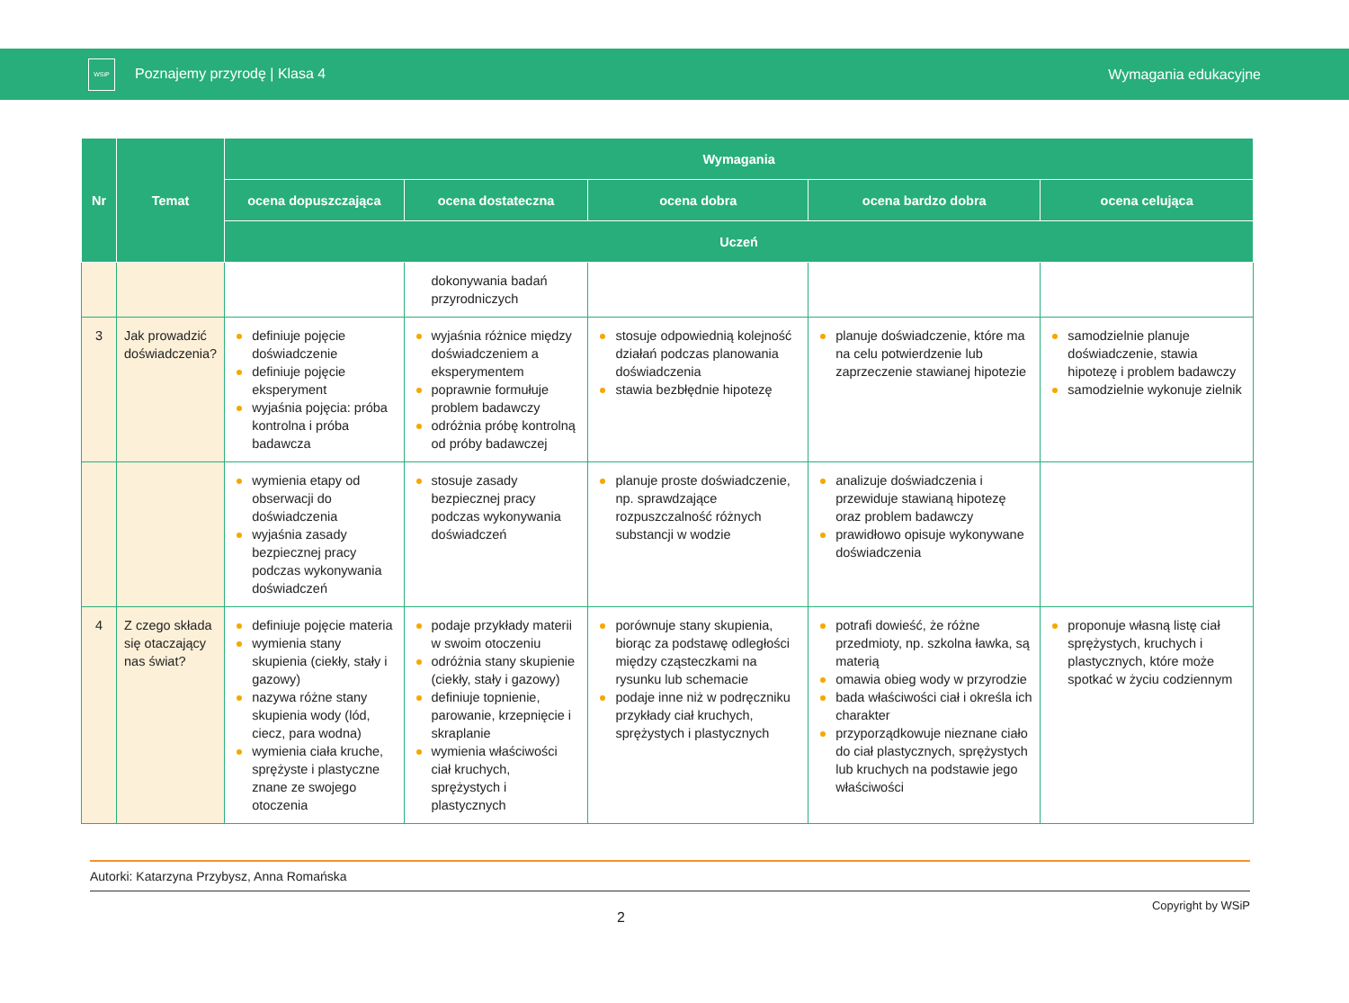WSiP Poznajemy przyrodę | Klasa 4
Wymagania edukacyjne
| Nr | Temat | Wymagania | | | | |
| --- | --- | --- | --- | --- | --- | --- |
| | | ocena dopuszczająca | ocena dostateczna | ocena dobra | ocena bardzo dobra | ocena celująca |
| | | Uczeń | | | | |
| | | | dokonywania badań przyrodniczych | | | |
| 3 | Jak prowadzić doświadczenia? | definiuje pojęcie doświadczenie definiuje pojęcie eksperyment wyjaśnia pojęcia: próba kontrolna i próba badawcza | wyjaśnia różnice między doświadczeniem a eksperymentem poprawnie formułuje problem badawczy odróżnia próbę kontrolną od próby badawczej | stosuje odpowiednią kolejność działań podczas planowania doświadczenia stawia bezbłędnie hipotezę | planuje doświadczenie, które ma na celu potwierdzenie lub zaprzeczenie stawianej hipotezie | samodzielnie planuje doświadczenie, stawia hipotezę i problem badawczy samodzielnie wykonuje zielnik |
| | | wymienia etapy od obserwacji do doświadczenia wyjaśnia zasady bezpiecznej pracy podczas wykonywania doświadczeń | stosuje zasady bezpiecznej pracy podczas wykonywania doświadczeń | planuje proste doświadczenie, np. sprawdzające rozpuszczalność różnych substancji w wodzie | analizuje doświadczenia i przewiduje stawianą hipotezę oraz problem badawczy prawidłowo opisuje wykonywane doświadczenia | |
| 4 | Z czego składa się otaczający nas świat? | definiuje pojęcie materia wymienia stany skupienia (ciekły, stały i gazowy) nazywa różne stany skupienia wody (lód, ciecz, para wodna) wymienia ciała kruche, sprężyste i plastyczne znane ze swojego otoczenia | podaje przykłady materii w swoim otoczeniu odróżnia stany skupienie (ciekły, stały i gazowy) definiuje topnienie, parowanie, krzepnięcie i skraplanie wymienia właściwości ciał kruchych, sprężystych i plastycznych | porównuje stany skupienia, biorąc za podstawę odległości między cząsteczkami na rysunku lub schemacie podaje inne niż w podręczniku przykłady ciał kruchych, sprężystych i plastycznych | potrafi dowieść, że różne przedmioty, np. szkolna ławka, są materią omawia obieg wody w przyrodzie bada właściwości ciał i określa ich charakter przyporządkowuje nieznane ciało do ciał plastycznych, sprężystych lub kruchych na podstawie jego właściwości | proponuje własną listę ciał sprężystych, kruchych i plastycznych, które może spotkać w życiu codziennym |
Autorki: Katarzyna Przybysz, Anna Romańska
2 Copyright by WSiP